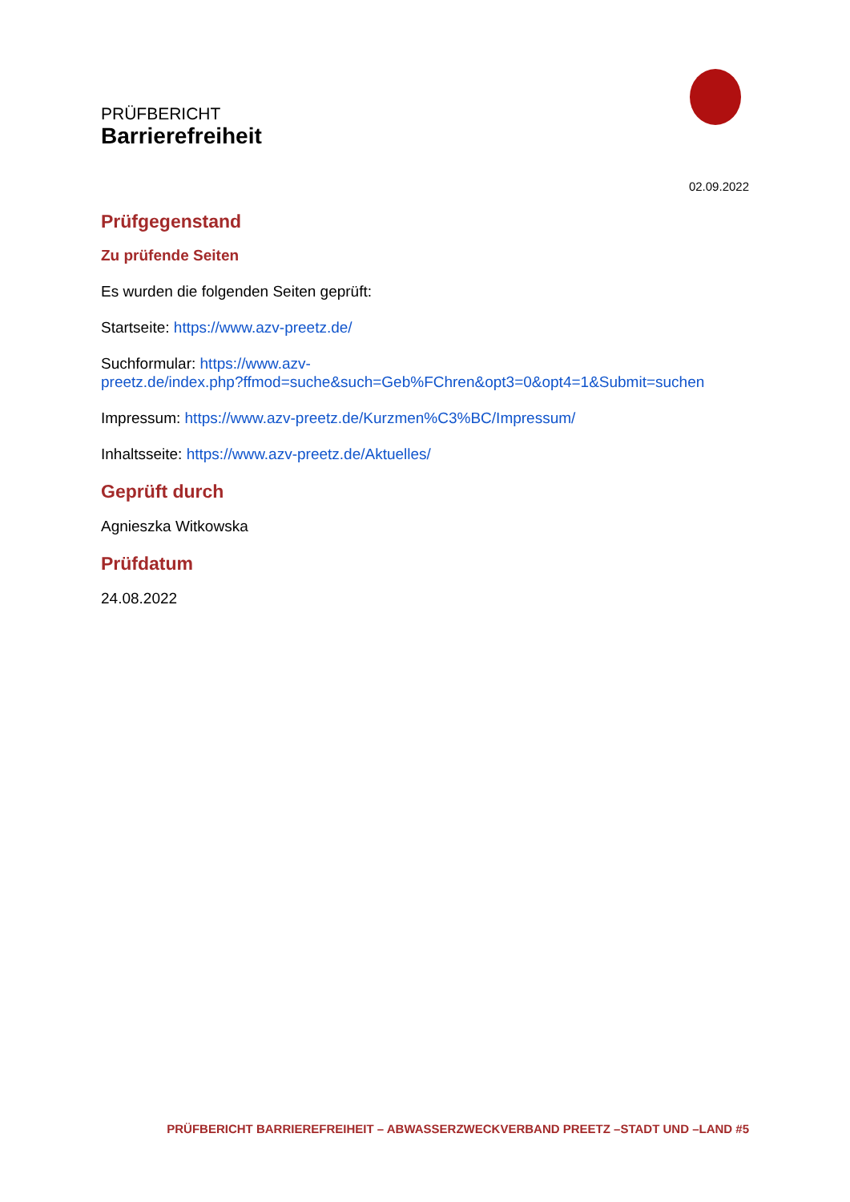PRÜFBERICHT
Barrierefreiheit
02.09.2022
Prüfgegenstand
Zu prüfende Seiten
Es wurden die folgenden Seiten geprüft:
Startseite: https://www.azv-preetz.de/
Suchformular: https://www.azv-
preetz.de/index.php?ffmod=suche&such=Geb%FChren&opt3=0&opt4=1&Submit=suchen
Impressum: https://www.azv-preetz.de/Kurzmen%C3%BC/Impressum/
Inhaltsseite: https://www.azv-preetz.de/Aktuelles/
Geprüft durch
Agnieszka Witkowska
Prüfdatum
24.08.2022
PRÜFBERICHT BARRIEREFREIHEIT – ABWASSERZWECKVERBAND PREETZ –STADT UND –LAND #5